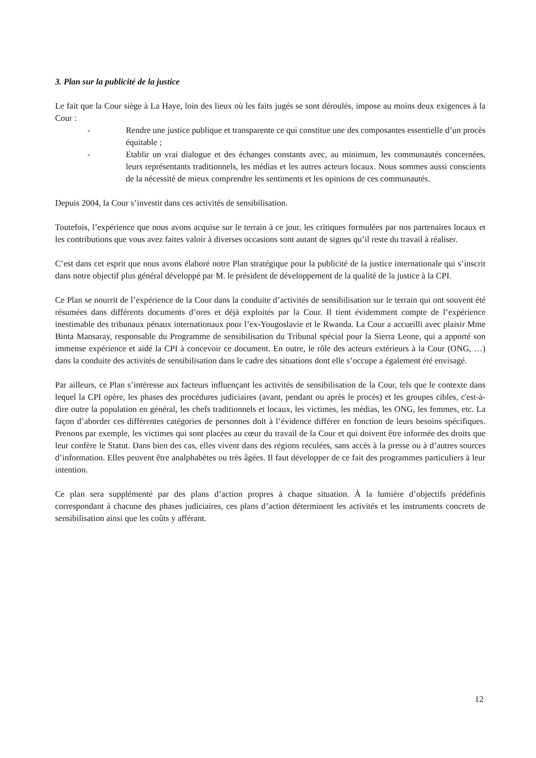3. Plan sur la publicité de la justice
Le fait que la Cour siège à La Haye, loin des lieux où les faits jugés se sont déroulés, impose au moins deux exigences à la Cour :
- Rendre une justice publique et transparente ce qui constitue une des composantes essentielle d’un procès équitable ;
- Etablir un vrai dialogue et des échanges constants avec, au minimum, les communautés concernées, leurs représentants traditionnels, les médias et les autres acteurs locaux. Nous sommes aussi conscients de la nécessité de mieux comprendre les sentiments et les opinions de ces communautés.
Depuis 2004, la Cour s’investit dans ces activités de sensibilisation.
Toutefois, l’expérience que nous avons acquise sur le terrain à ce jour, les critiques formulées par nos partenaires locaux et les contributions que vous avez faites valoir à diverses occasions sont autant de signes qu’il reste du travail à réaliser.
C’est dans cet esprit que nous avons élaboré notre Plan stratégique pour la publicité de la justice internationale qui s’inscrit dans notre objectif plus général développé par M. le président de développement de la qualité de la justice à la CPI.
Ce Plan se nourrit de l’expérience de la Cour dans la conduite d’activités de sensibilisation sur le terrain qui ont souvent été résumées dans différents documents d’ores et déjà exploités par la Cour. Il tient évidemment compte de l’expérience inestimable des tribunaux pénaux internationaux pour l’ex-Yougoslavie et le Rwanda. La Cour a accueilli avec plaisir Mme Binta Mansaray, responsable du Programme de sensibilisation du Tribunal spécial pour la Sierra Leone, qui a apporté son immense expérience et aidé la CPI à concevoir ce document. En outre, le rôle des acteurs extérieurs à la Cour (ONG, …) dans la conduite des activités de sensibilisation dans le cadre des situations dont elle s’occupe a également été envisagé.
Par ailleurs, ce Plan s’intéresse aux facteurs influençant les activités de sensibilisation de la Cour, tels que le contexte dans lequel la CPI opère, les phases des procédures judiciaires (avant, pendant ou après le procès) et les groupes cibles, c'est-à-dire outre la population en général, les chefs traditionnels et locaux, les victimes, les médias, les ONG, les femmes, etc. La façon d’aborder ces différentes catégories de personnes doit à l’évidence différer en fonction de leurs besoins spécifiques. Prenons par exemple, les victimes qui sont placées au cœur du travail de la Cour et qui doivent être informée des droits que leur confère le Statut. Dans bien des cas, elles vivent dans des régions reculées, sans accès à la presse ou à d’autres sources d’information. Elles peuvent être analphabètes ou très âgées. Il faut développer de ce fait des programmes particuliers à leur intention.
Ce plan sera supplémenté par des plans d’action propres à chaque situation. À la lumière d’objectifs prédéfinis correspondant à chacune des phases judiciaires, ces plans d’action déterminent les activités et les instruments concrets de sensibilisation ainsi que les coûts y afférant.
12